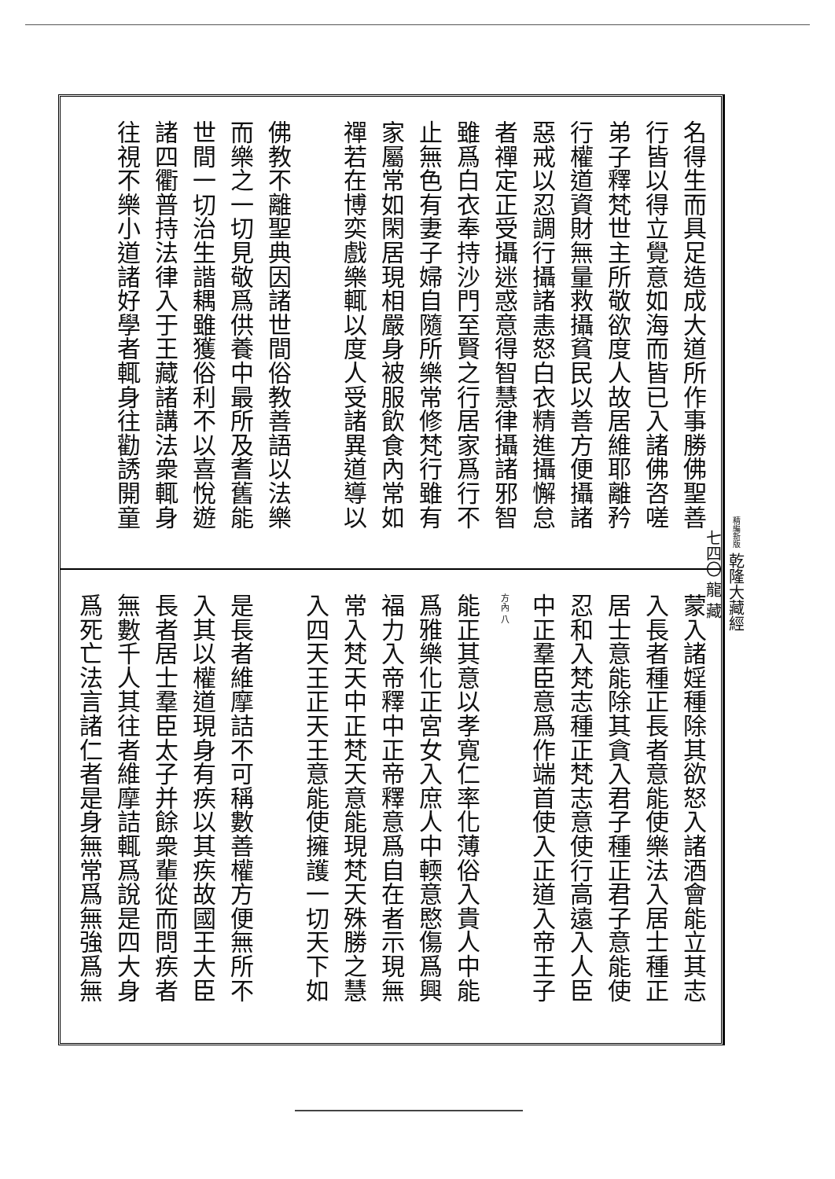精編新版 乾隆大藏經
七四〇 龍 藏
名得生而具足造成大道所作事勝佛聖善
行皆以得立覺意如海而皆已入諸佛咨嗟
弟子釋梵世主所敬欲度人故居維耶離矜
行權道資財無量救攝貧民以善方便攝諸
惡戒以忍調行攝諸恚怒白衣精進攝懈怠
者禪定正受攝迷惑意得智慧律攝諸邪智
雖爲白衣奉持沙門至賢之行居家爲行不
止無色有妻子婦自隨所樂常修梵行雖有
家屬常如閑居現相嚴身被服飲食內常如
禪若在博奕戲樂輒以度人受諸異道導以
佛教不離聖典因諸世間俗教善語以法樂
而樂之一切見敬爲供養中最所及耆舊能
世間一切治生諧耦雖獲俗利不以喜悅遊
諸四衢普持法律入于王藏諸講法衆輒身
往視不樂小道諸好學者輒身往勸誘開童
蒙入諸婬種除其欲怒入諸酒會能立其志
入長者種正長者意能使樂法入居士種正
居士意能除其貪入君子種正君子意能使
忍和入梵志種正梵志意使行高遠入人臣
中正羣臣意爲作端首使入正道入帝王子
方內 八
能正其意以孝寬仁率化薄俗入貴人中能
爲雅樂化正宮女入庶人中輭意愍傷爲興
福力入帝釋中正帝釋意爲自在者示現無
常入梵天中正梵天意能現梵天殊勝之慧
入四天王正天王意能使擁護一切天下如
是長者維摩詰不可稱數善權方便無所不
入其以權道現身有疾以其疾故國王大臣
長者居士羣臣太子并餘衆輩從而問疾者
無數千人其往者維摩詰輒爲說是四大身
爲死亡法言諸仁者是身無常爲無強爲無